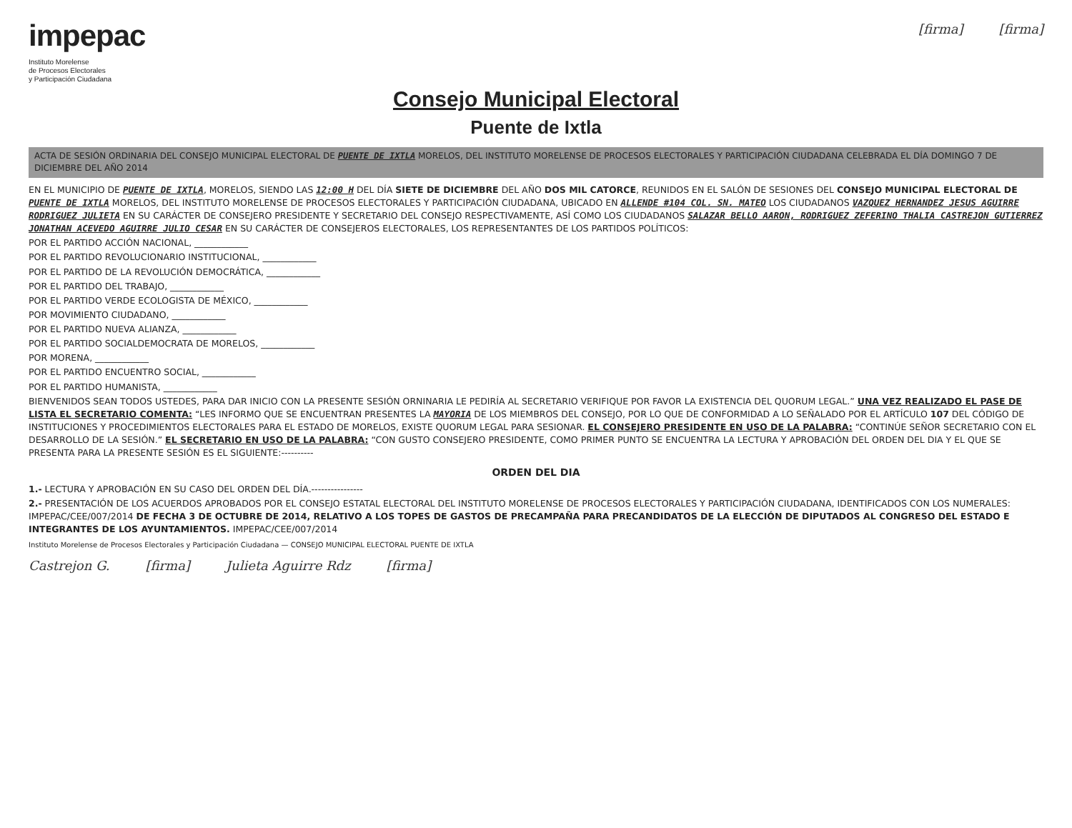impepac
Instituto Morelense
de Procesos Electorales
y Participación Ciudadana
[firma] [firma]
Consejo Municipal Electoral
Puente de Ixtla
ACTA DE SESIÓN ORDINARIA DEL CONSEJO MUNICIPAL ELECTORAL DE PUENTE DE IXTLA MORELOS, DEL INSTITUTO MORELENSE DE PROCESOS ELECTORALES Y PARTICIPACIÓN CIUDADANA CELEBRADA EL DÍA DOMINGO 7 DE DICIEMBRE DEL AÑO 2014
EN EL MUNICIPIO DE PUENTE DE IXTLA, MORELOS, SIENDO LAS 12:00 H DEL DÍA SIETE DE DICIEMBRE DEL AÑO DOS MIL CATORCE, REUNIDOS EN EL SALÓN DE SESIONES DEL CONSEJO MUNICIPAL ELECTORAL DE PUENTE DE IXTLA MORELOS, DEL INSTITUTO MORELENSE DE PROCESOS ELECTORALES Y PARTICIPACIÓN CIUDADANA, UBICADO EN ALLENDE #104 COL. SN. MATEO LOS CIUDADANOS VAZQUEZ HERNANDEZ JESUS AGUIRRE RODRIGUEZ JULIETA EN SU CARÁCTER DE CONSEJERO PRESIDENTE Y SECRETARIO DEL CONSEJO RESPECTIVAMENTE, ASÍ COMO LOS CIUDADANOS SALAZAR BELLO AARON, RODRIGUEZ ZEFERINO THALIA CASTREJON GUTIERREZ JONATHAN ACEVEDO AGUIRRE JULIO CESAR EN SU CARÁCTER DE CONSEJEROS ELECTORALES, LOS REPRESENTANTES DE LOS PARTIDOS POLÍTICOS:
POR EL PARTIDO ACCIÓN NACIONAL, ____________
POR EL PARTIDO REVOLUCIONARIO INSTITUCIONAL, ____________
POR EL PARTIDO DE LA REVOLUCIÓN DEMOCRÁTICA, ____________
POR EL PARTIDO DEL TRABAJO, ____________
POR EL PARTIDO VERDE ECOLOGISTA DE MÉXICO, ____________
POR MOVIMIENTO CIUDADANO, ____________
POR EL PARTIDO NUEVA ALIANZA, ____________
POR EL PARTIDO SOCIALDEMOCRATA DE MORELOS, ____________
POR MORENA, ____________
POR EL PARTIDO ENCUENTRO SOCIAL, ____________
POR EL PARTIDO HUMANISTA, ____________
BIENVENIDOS SEAN TODOS USTEDES, PARA DAR INICIO CON LA PRESENTE SESIÓN ORNINARIA LE PEDIRÍA AL SECRETARIO VERIFIQUE POR FAVOR LA EXISTENCIA DEL QUORUM LEGAL.” UNA VEZ REALIZADO EL PASE DE LISTA EL SECRETARIO COMENTA: “LES INFORMO QUE SE ENCUENTRAN PRESENTES LA MAYORIA DE LOS MIEMBROS DEL CONSEJO, POR LO QUE DE CONFORMIDAD A LO SEÑALADO POR EL ARTÍCULO 107 DEL CÓDIGO DE INSTITUCIONES Y PROCEDIMIENTOS ELECTORALES PARA EL ESTADO DE MORELOS, EXISTE QUORUM LEGAL PARA SESIONAR. EL CONSEJERO PRESIDENTE EN USO DE LA PALABRA: “CONTINÚE SEÑOR SECRETARIO CON EL DESARROLLO DE LA SESIÓN.” EL SECRETARIO EN USO DE LA PALABRA: “CON GUSTO CONSEJERO PRESIDENTE, COMO PRIMER PUNTO SE ENCUENTRA LA LECTURA Y APROBACIÓN DEL ORDEN DEL DIA Y EL QUE SE PRESENTA PARA LA PRESENTE SESIÓN ES EL SIGUIENTE:----------
ORDEN DEL DIA
1.- LECTURA Y APROBACIÓN EN SU CASO DEL ORDEN DEL DÍA.----------------
2.- PRESENTACIÓN DE LOS ACUERDOS APROBADOS POR EL CONSEJO ESTATAL ELECTORAL DEL INSTITUTO MORELENSE DE PROCESOS ELECTORALES Y PARTICIPACIÓN CIUDADANA, IDENTIFICADOS CON LOS NUMERALES: IMPEPAC/CEE/007/2014 DE FECHA 3 DE OCTUBRE DE 2014, RELATIVO A LOS TOPES DE GASTOS DE PRECAMPAÑA PARA PRECANDIDATOS DE LA ELECCIÓN DE DIPUTADOS AL CONGRESO DEL ESTADO E INTEGRANTES DE LOS AYUNTAMIENTOS. IMPEPAC/CEE/007/2014
Instituto Morelense de Procesos Electorales y Participación Ciudadana — CONSEJO MUNICIPAL ELECTORAL PUENTE DE IXTLA
Castrejon G. [firma] Julieta Aguirre Rdz [firma]